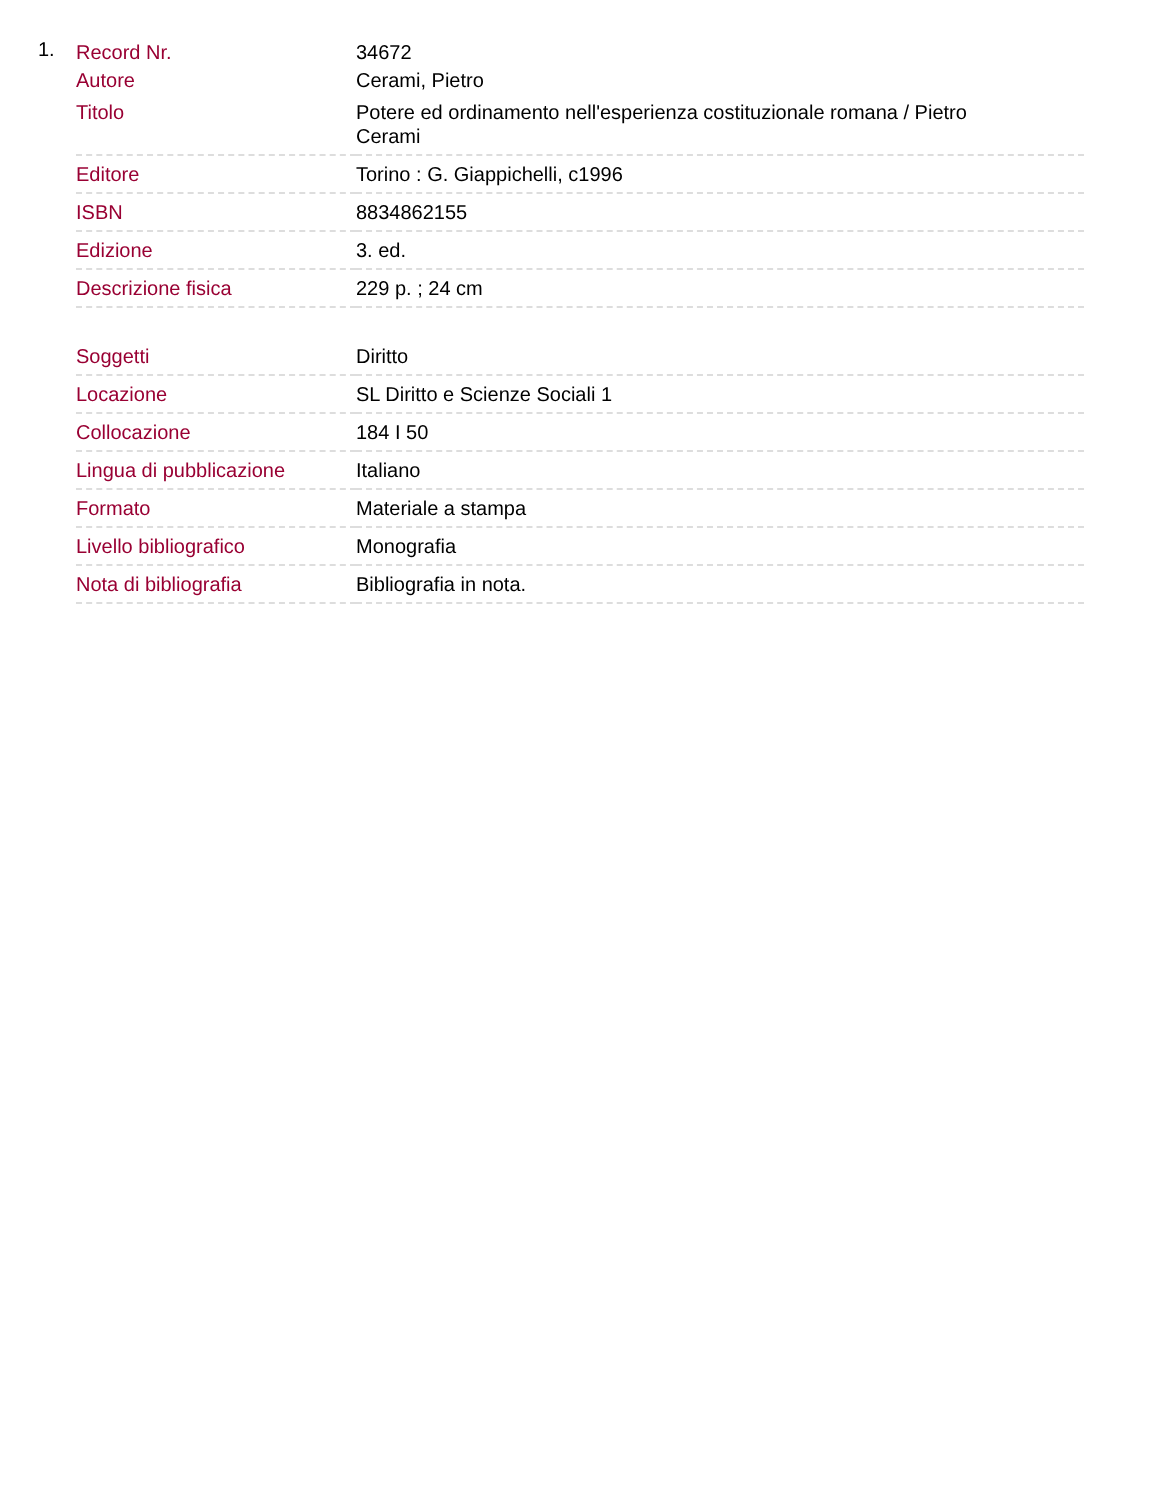1.
| Record Nr. | 34672 |
| Autore | Cerami, Pietro |
| Titolo | Potere ed ordinamento nell'esperienza costituzionale romana / Pietro Cerami |
| Editore | Torino : G. Giappichelli, c1996 |
| ISBN | 8834862155 |
| Edizione | 3. ed. |
| Descrizione fisica | 229 p. ; 24 cm |
| Soggetti | Diritto |
| Locazione | SL Diritto e Scienze Sociali 1 |
| Collocazione | 184 I 50 |
| Lingua di pubblicazione | Italiano |
| Formato | Materiale a stampa |
| Livello bibliografico | Monografia |
| Nota di bibliografia | Bibliografia in nota. |